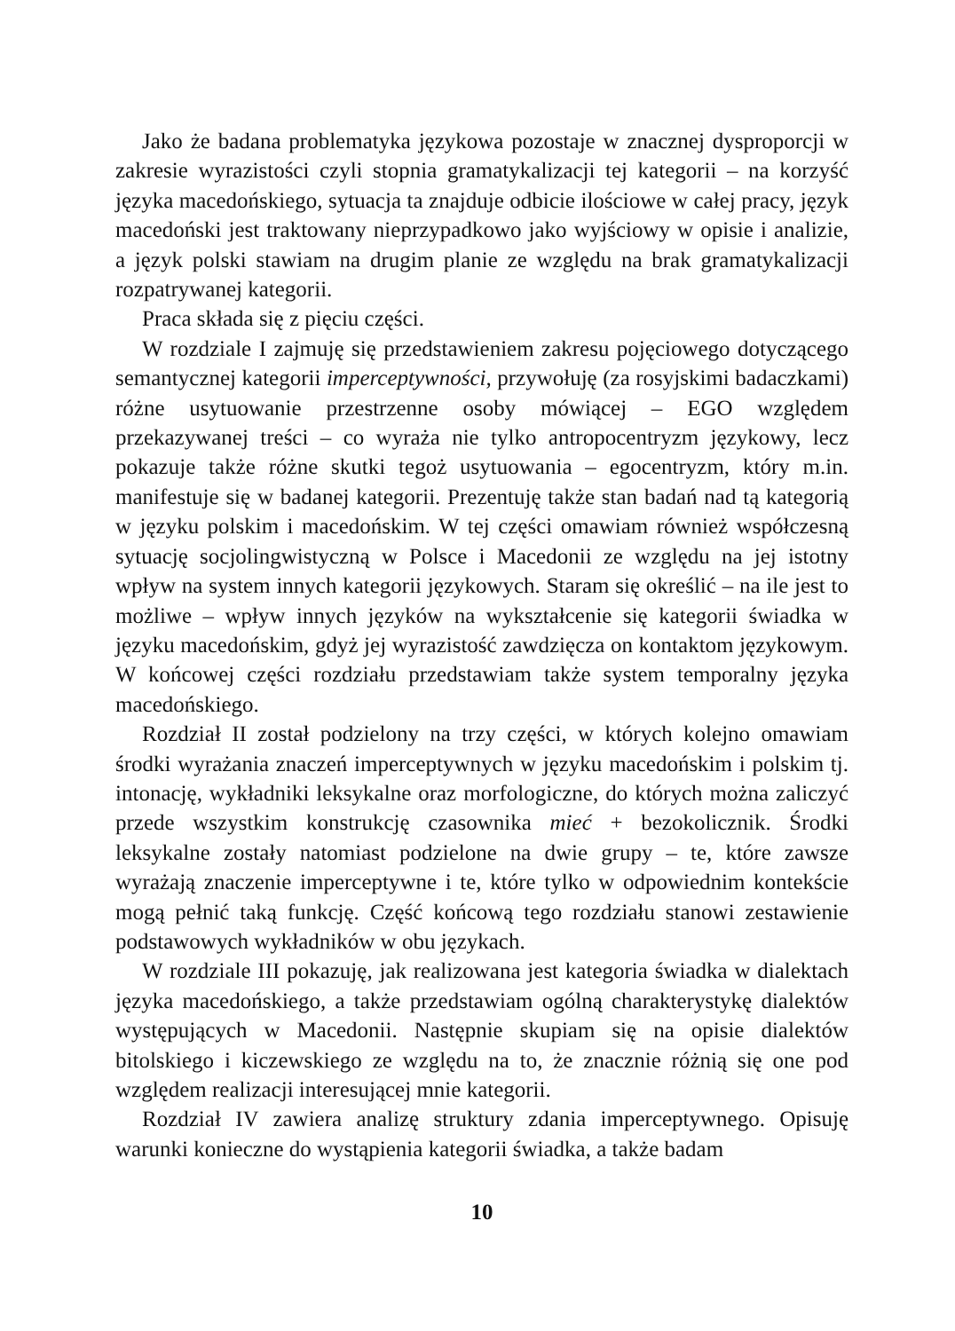Jako że badana problematyka językowa pozostaje w znacznej dysproporcji w zakresie wyrazistości czyli stopnia gramatykalizacji tej kategorii – na korzyść języka macedońskiego, sytuacja ta znajduje odbicie ilościowe w całej pracy, język macedoński jest traktowany nieprzypadkowo jako wyjściowy w opisie i analizie, a język polski stawiam na drugim planie ze względu na brak gramatykalizacji rozpatrywanej kategorii.
Praca składa się z pięciu części.
W rozdziale I zajmuję się przedstawieniem zakresu pojęciowego dotyczącego semantycznej kategorii imperceptywności, przywołuję (za rosyjskimi badaczkami) różne usytuowanie przestrzenne osoby mówiącej – EGO względem przekazywanej treści – co wyraża nie tylko antropocentryzm językowy, lecz pokazuje także różne skutki tegoż usytuowania – egocentryzm, który m.in. manifestuje się w badanej kategorii. Prezentuję także stan badań nad tą kategorią w języku polskim i macedońskim. W tej części omawiam również współczesną sytuację socjolingwistyczną w Polsce i Macedonii ze względu na jej istotny wpływ na system innych kategorii językowych. Staram się określić – na ile jest to możliwe – wpływ innych języków na wykształcenie się kategorii świadka w języku macedońskim, gdyż jej wyrazistość zawdzięcza on kontaktom językowym. W końcowej części rozdziału przedstawiam także system temporalny języka macedońskiego.
Rozdział II został podzielony na trzy części, w których kolejno omawiam środki wyrażania znaczeń imperceptywnych w języku macedońskim i polskim tj. intonację, wykładniki leksykalne oraz morfologiczne, do których można zaliczyć przede wszystkim konstrukcję czasownika mieć + bezokolicznik. Środki leksykalne zostały natomiast podzielone na dwie grupy – te, które zawsze wyrażają znaczenie imperceptywne i te, które tylko w odpowiednim kontekście mogą pełnić taką funkcję. Część końcową tego rozdziału stanowi zestawienie podstawowych wykładników w obu językach.
W rozdziale III pokazuję, jak realizowana jest kategoria świadka w dialektach języka macedońskiego, a także przedstawiam ogólną charakterystykę dialektów występujących w Macedonii. Następnie skupiam się na opisie dialektów bitolskiego i kiczewskiego ze względu na to, że znacznie różnią się one pod względem realizacji interesującej mnie kategorii.
Rozdział IV zawiera analizę struktury zdania imperceptywnego. Opisuję warunki konieczne do wystąpienia kategorii świadka, a także badam
10